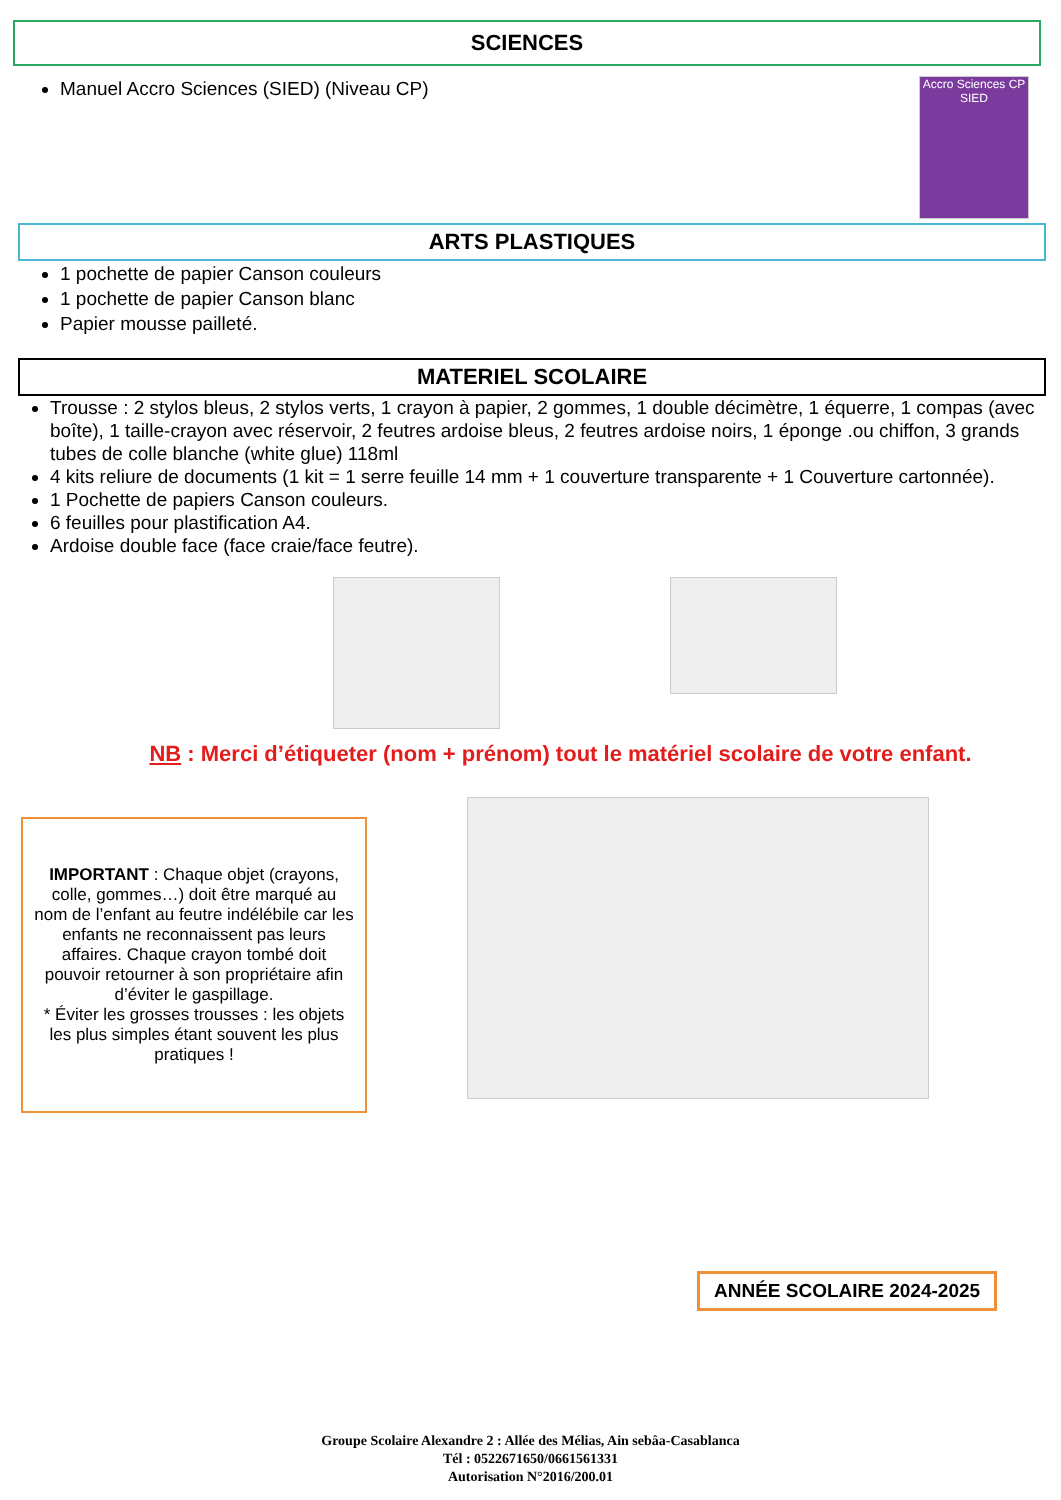SCIENCES
Manuel Accro Sciences (SIED) (Niveau CP)
Accro Sciences CP SIED
ARTS PLASTIQUES
1 pochette de papier Canson couleurs
1 pochette de papier Canson blanc
Papier mousse pailleté.
MATERIEL SCOLAIRE
Trousse : 2 stylos bleus, 2 stylos verts, 1 crayon à papier, 2 gommes, 1 double décimètre, 1 équerre, 1 compas (avec boîte), 1 taille-crayon avec réservoir, 2 feutres ardoise bleus, 2 feutres ardoise noirs, 1 éponge .ou chiffon, 3 grands tubes de colle blanche (white glue) 118ml
4 kits reliure de documents (1 kit = 1 serre feuille 14 mm + 1 couverture transparente + 1 Couverture cartonnée).
1 Pochette de papiers Canson couleurs.
6 feuilles pour plastification A4.
Ardoise double face (face craie/face feutre).
NB : Merci d’étiqueter (nom + prénom) tout le matériel scolaire de votre enfant.
IMPORTANT : Chaque objet (crayons, colle, gommes…) doit être marqué au nom de l’enfant au feutre indélébile car les enfants ne reconnaissent pas leurs affaires. Chaque crayon tombé doit pouvoir retourner à son propriétaire afin d’éviter le gaspillage.
* Éviter les grosses trousses : les objets les plus simples étant souvent les plus pratiques !
ANNÉE SCOLAIRE 2024-2025
Groupe Scolaire Alexandre 2 : Allée des Mélias, Ain sebâa-Casablanca
Tél : 0522671650/0661561331
Autorisation N°2016/200.01